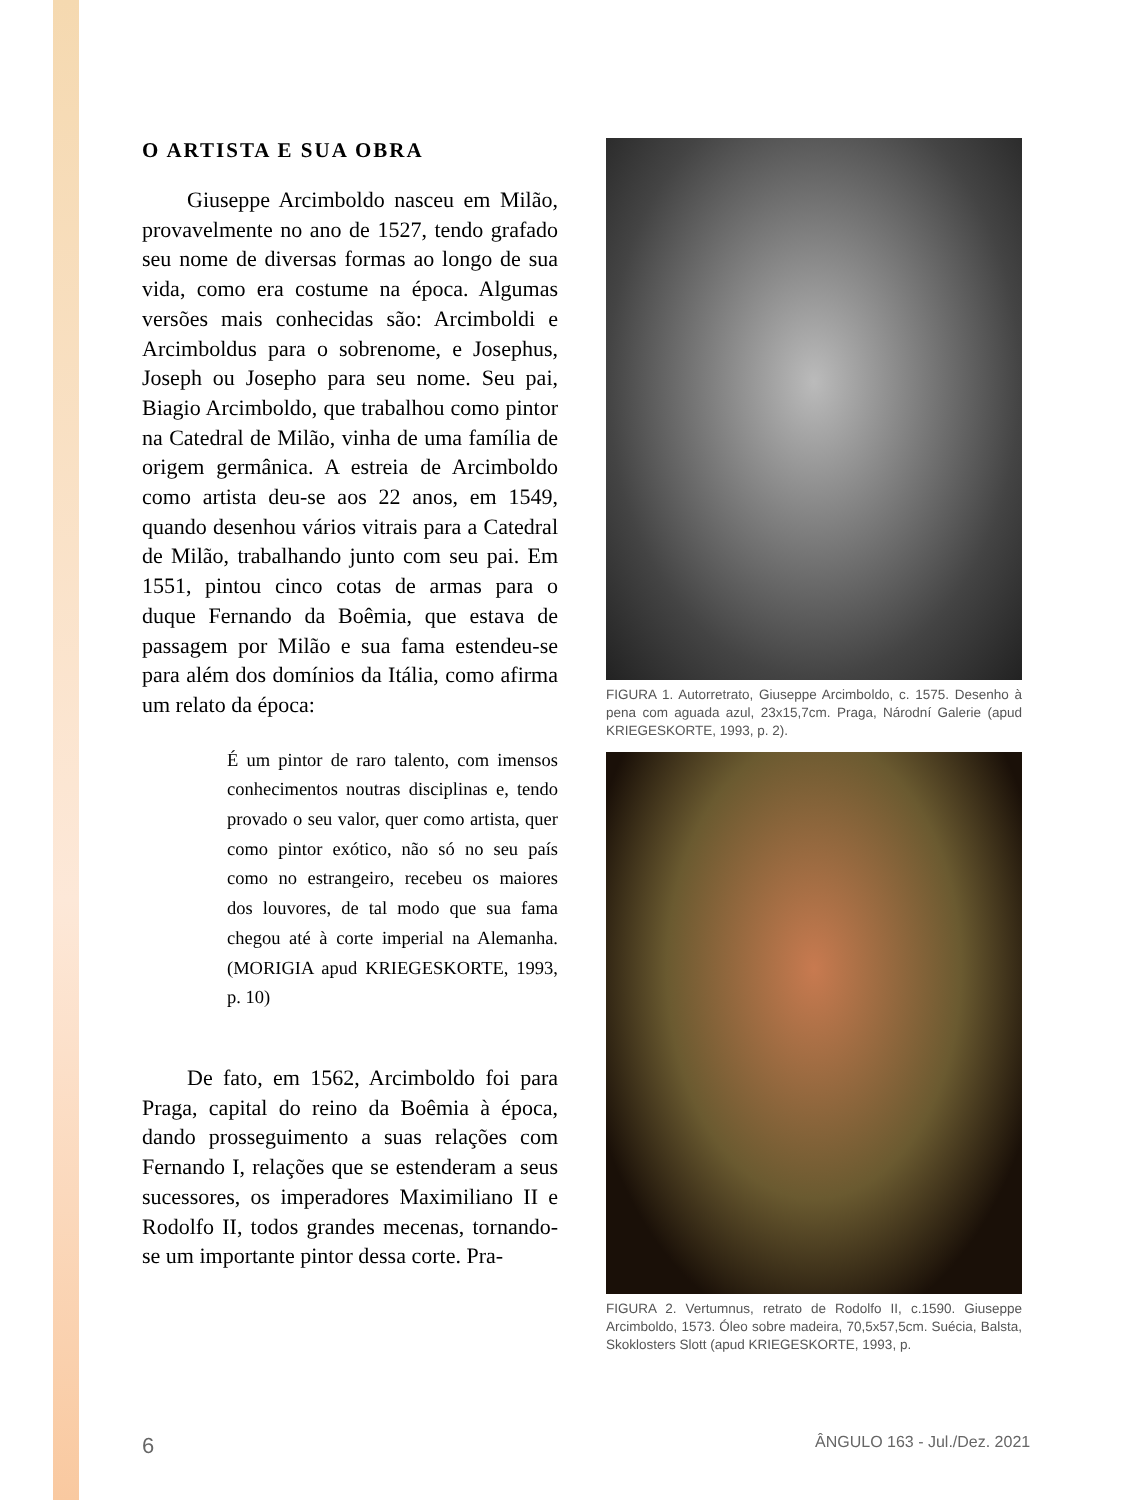O ARTISTA E SUA OBRA
Giuseppe Arcimboldo nasceu em Milão, provavelmente no ano de 1527, tendo grafado seu nome de diversas formas ao longo de sua vida, como era costume na época. Algumas versões mais conhecidas são: Arcimboldi e Arcimboldus para o sobrenome, e Josephus, Joseph ou Josepho para seu nome. Seu pai, Biagio Arcimboldo, que trabalhou como pintor na Catedral de Milão, vinha de uma família de origem germânica. A estreia de Arcimboldo como artista deu-se aos 22 anos, em 1549, quando desenhou vários vitrais para a Catedral de Milão, trabalhando junto com seu pai. Em 1551, pintou cinco cotas de armas para o duque Fernando da Boêmia, que estava de passagem por Milão e sua fama estendeu-se para além dos domínios da Itália, como afirma um relato da época:
É um pintor de raro talento, com imensos conhecimentos noutras disciplinas e, tendo provado o seu valor, quer como artista, quer como pintor exótico, não só no seu país como no estrangeiro, recebeu os maiores dos louvores, de tal modo que sua fama chegou até à corte imperial na Alemanha. (MORIGIA apud KRIEGESKORTE, 1993, p. 10)
De fato, em 1562, Arcimboldo foi para Praga, capital do reino da Boêmia à época, dando prosseguimento a suas relações com Fernando I, relações que se estenderam a seus sucessores, os imperadores Maximiliano II e Rodolfo II, todos grandes mecenas, tornando-se um importante pintor dessa corte. Pra-
FIGURA 1. Autorretrato, Giuseppe Arcimboldo, c. 1575. Desenho à pena com aguada azul, 23x15,7cm. Praga, Národní Galerie (apud KRIEGESKORTE, 1993, p. 2).
FIGURA 2. Vertumnus, retrato de Rodolfo II, c.1590. Giuseppe Arcimboldo, 1573. Óleo sobre madeira, 70,5x57,5cm. Suécia, Balsta, Skoklosters Slott (apud KRIEGESKORTE, 1993, p.
6 ÂNGULO 163 - Jul./Dez. 2021